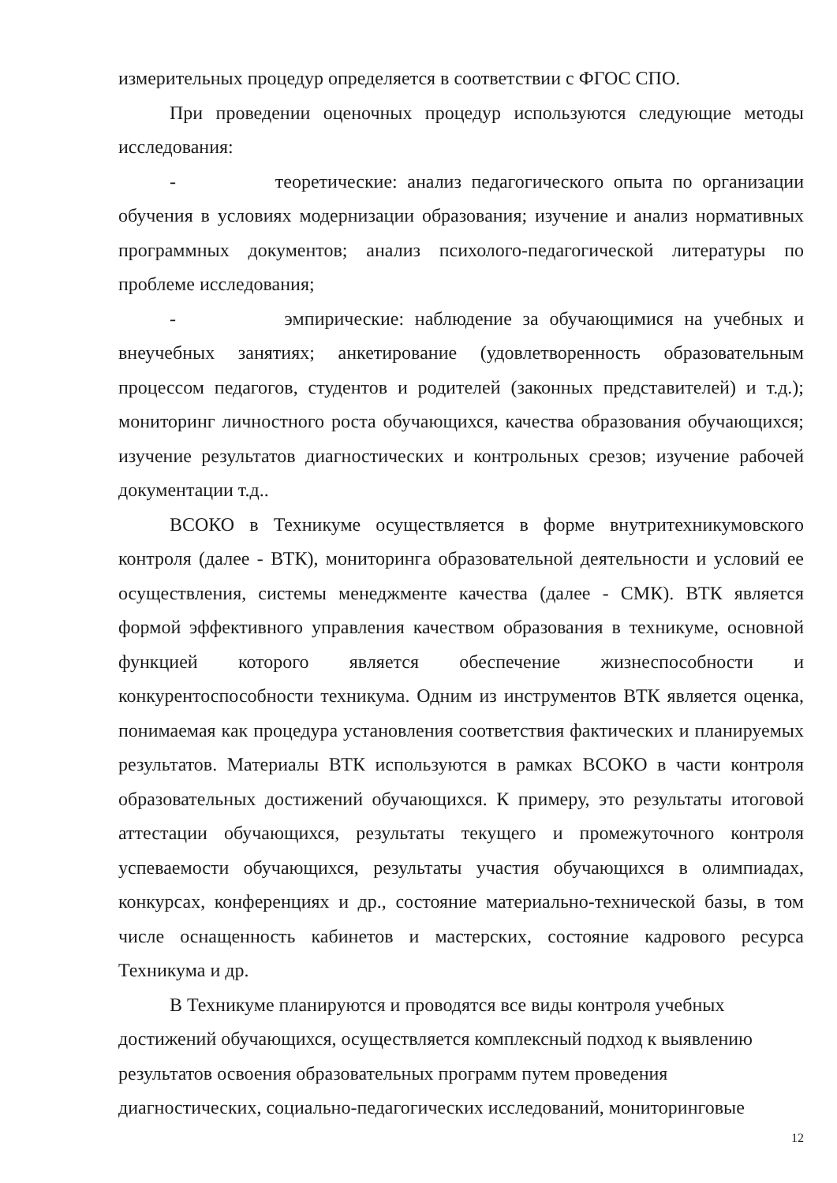измерительных процедур определяется в соответствии с ФГОС СПО.
При проведении оценочных процедур используются следующие методы исследования:
- теоретические: анализ педагогического опыта по организации обучения в условиях модернизации образования; изучение и анализ нормативных программных документов; анализ психолого-педагогической литературы по проблеме исследования;
- эмпирические: наблюдение за обучающимися на учебных и внеучебных занятиях; анкетирование (удовлетворенность образовательным процессом педагогов, студентов и родителей (законных представителей) и т.д.); мониторинг личностного роста обучающихся, качества образования обучающихся; изучение результатов диагностических и контрольных срезов; изучение рабочей документации т.д..
ВСОКО в Техникуме осуществляется в форме внутритехникумовского контроля (далее - ВТК), мониторинга образовательной деятельности и условий ее осуществления, системы менеджменте качества (далее - СМК). ВТК является формой эффективного управления качеством образования в техникуме, основной функцией которого является обеспечение жизнеспособности и конкурентоспособности техникума. Одним из инструментов ВТК является оценка, понимаемая как процедура установления соответствия фактических и планируемых результатов. Материалы ВТК используются в рамках ВСОКО в части контроля образовательных достижений обучающихся. К примеру, это результаты итоговой аттестации обучающихся, результаты текущего и промежуточного контроля успеваемости обучающихся, результаты участия обучающихся в олимпиадах, конкурсах, конференциях и др., состояние материально-технической базы, в том числе оснащенность кабинетов и мастерских, состояние кадрового ресурса Техникума и др.
В Техникуме планируются и проводятся все виды контроля учебных
достижений обучающихся, осуществляется комплексный подход к выявлению
результатов освоения образовательных программ путем проведения
диагностических, социально-педагогических исследований, мониторинговые
12